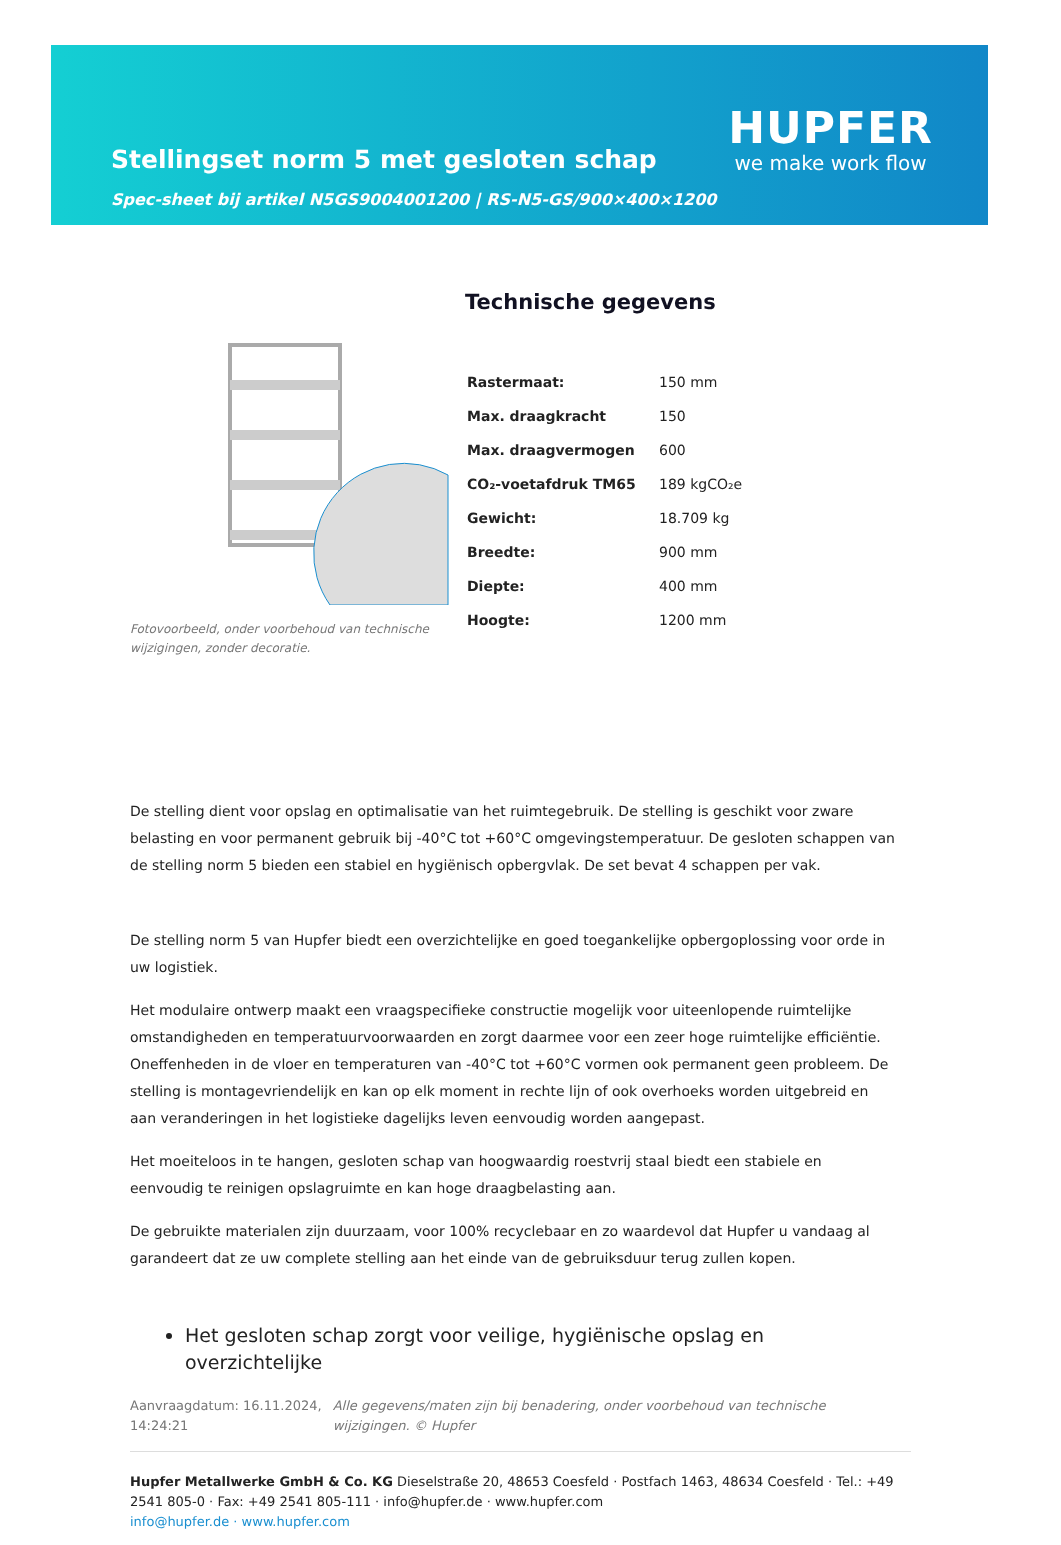Stellingset norm 5 met gesloten schap
Spec-sheet bij artikel N5GS9004001200 | RS-N5-GS/900×400×1200
HUPFER
we make work flow
Fotovoorbeeld, onder voorbehoud van technische wijzigingen, zonder decoratie.
Technische gegevens
| Rastermaat: | 150 mm |
| Max. draagkracht | 150 |
| Max. draagvermogen | 600 |
| CO₂-voetafdruk TM65 | 189 kgCO₂e |
| Gewicht: | 18.709 kg |
| Breedte: | 900 mm |
| Diepte: | 400 mm |
| Hoogte: | 1200 mm |
De stelling dient voor opslag en optimalisatie van het ruimtegebruik. De stelling is geschikt voor zware belasting en voor permanent gebruik bij -40°C tot +60°C omgevingstemperatuur. De gesloten schappen van de stelling norm 5 bieden een stabiel en hygiënisch opbergvlak. De set bevat 4 schappen per vak.
De stelling norm 5 van Hupfer biedt een overzichtelijke en goed toegankelijke opbergoplossing voor orde in uw logistiek.
Het modulaire ontwerp maakt een vraagspecifieke constructie mogelijk voor uiteenlopende ruimtelijke omstandigheden en temperatuurvoorwaarden en zorgt daarmee voor een zeer hoge ruimtelijke efficiëntie. Oneffenheden in de vloer en temperaturen van -40°C tot +60°C vormen ook permanent geen probleem. De stelling is montagevriendelijk en kan op elk moment in rechte lijn of ook overhoeks worden uitgebreid en aan veranderingen in het logistieke dagelijks leven eenvoudig worden aangepast.
Het moeiteloos in te hangen, gesloten schap van hoogwaardig roestvrij staal biedt een stabiele en eenvoudig te reinigen opslagruimte en kan hoge draagbelasting aan.
De gebruikte materialen zijn duurzaam, voor 100% recyclebaar en zo waardevol dat Hupfer u vandaag al garandeert dat ze uw complete stelling aan het einde van de gebruiksduur terug zullen kopen.
Het gesloten schap zorgt voor veilige, hygiënische opslag en overzichtelijke
Aanvraagdatum: 16.11.2024, 14:24:21
Alle gegevens/maten zijn bij benadering, onder voorbehoud van technische wijzigingen. © Hupfer
Hupfer Metallwerke GmbH & Co. KG Dieselstraße 20, 48653 Coesfeld · Postfach 1463, 48634 Coesfeld · Tel.: +49 2541 805-0 · Fax: +49 2541 805-111 · info@hupfer.de · www.hupfer.com
info@hupfer.de · www.hupfer.com